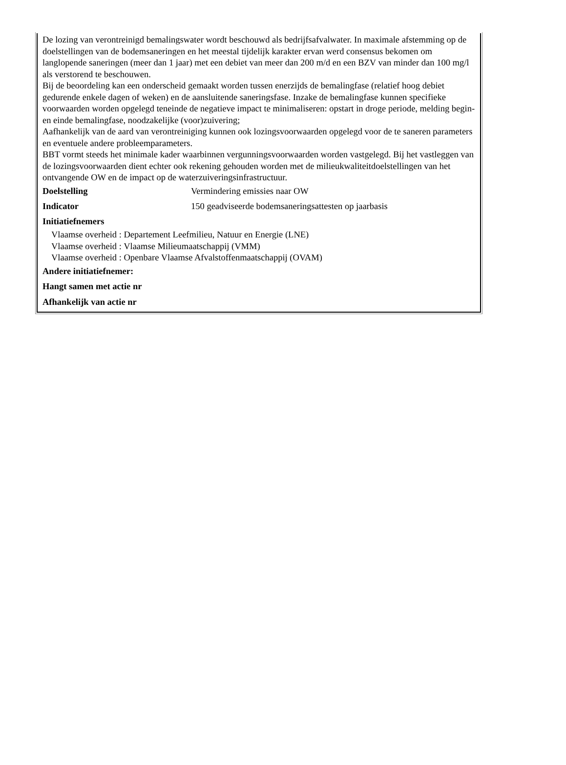De lozing van verontreinigd bemalingswater wordt beschouwd als bedrijfsafvalwater. In maximale afstemming op de doelstellingen van de bodemsaneringen en het meestal tijdelijk karakter ervan werd consensus bekomen om langlopende saneringen (meer dan 1 jaar) met een debiet van meer dan 200 m/d en een BZV van minder dan 100 mg/l als verstorend te beschouwen.
Bij de beoordeling kan een onderscheid gemaakt worden tussen enerzijds de bemalingfase (relatief hoog debiet gedurende enkele dagen of weken) en de aansluitende saneringsfase. Inzake de bemalingfase kunnen specifieke voorwaarden worden opgelegd teneinde de negatieve impact te minimaliseren: opstart in droge periode, melding begin- en einde bemalingfase, noodzakelijke (voor)zuivering;
Aafhankelijk van de aard van verontreiniging kunnen ook lozingsvoorwaarden opgelegd voor de te saneren parameters en eventuele andere probleemparameters.
BBT vormt steeds het minimale kader waarbinnen vergunningsvoorwaarden worden vastgelegd. Bij het vastleggen van de lozingsvoorwaarden dient echter ook rekening gehouden worden met de milieukwaliteitdoelstellingen van het ontvangende OW en de impact op de waterzuiveringsinfrastructuur.
| Doelstelling | Vermindering emissies naar OW |
| Indicator | 150 geadviseerde bodemsaneringsattesten op jaarbasis |
Initiatiefnemers
Vlaamse overheid : Departement Leefmilieu, Natuur en Energie (LNE)
Vlaamse overheid : Vlaamse Milieumaatschappij (VMM)
Vlaamse overheid : Openbare Vlaamse Afvalstoffenmaatschappij (OVAM)
Andere initiatiefnemer:
Hangt samen met actie nr
Afhankelijk van actie nr